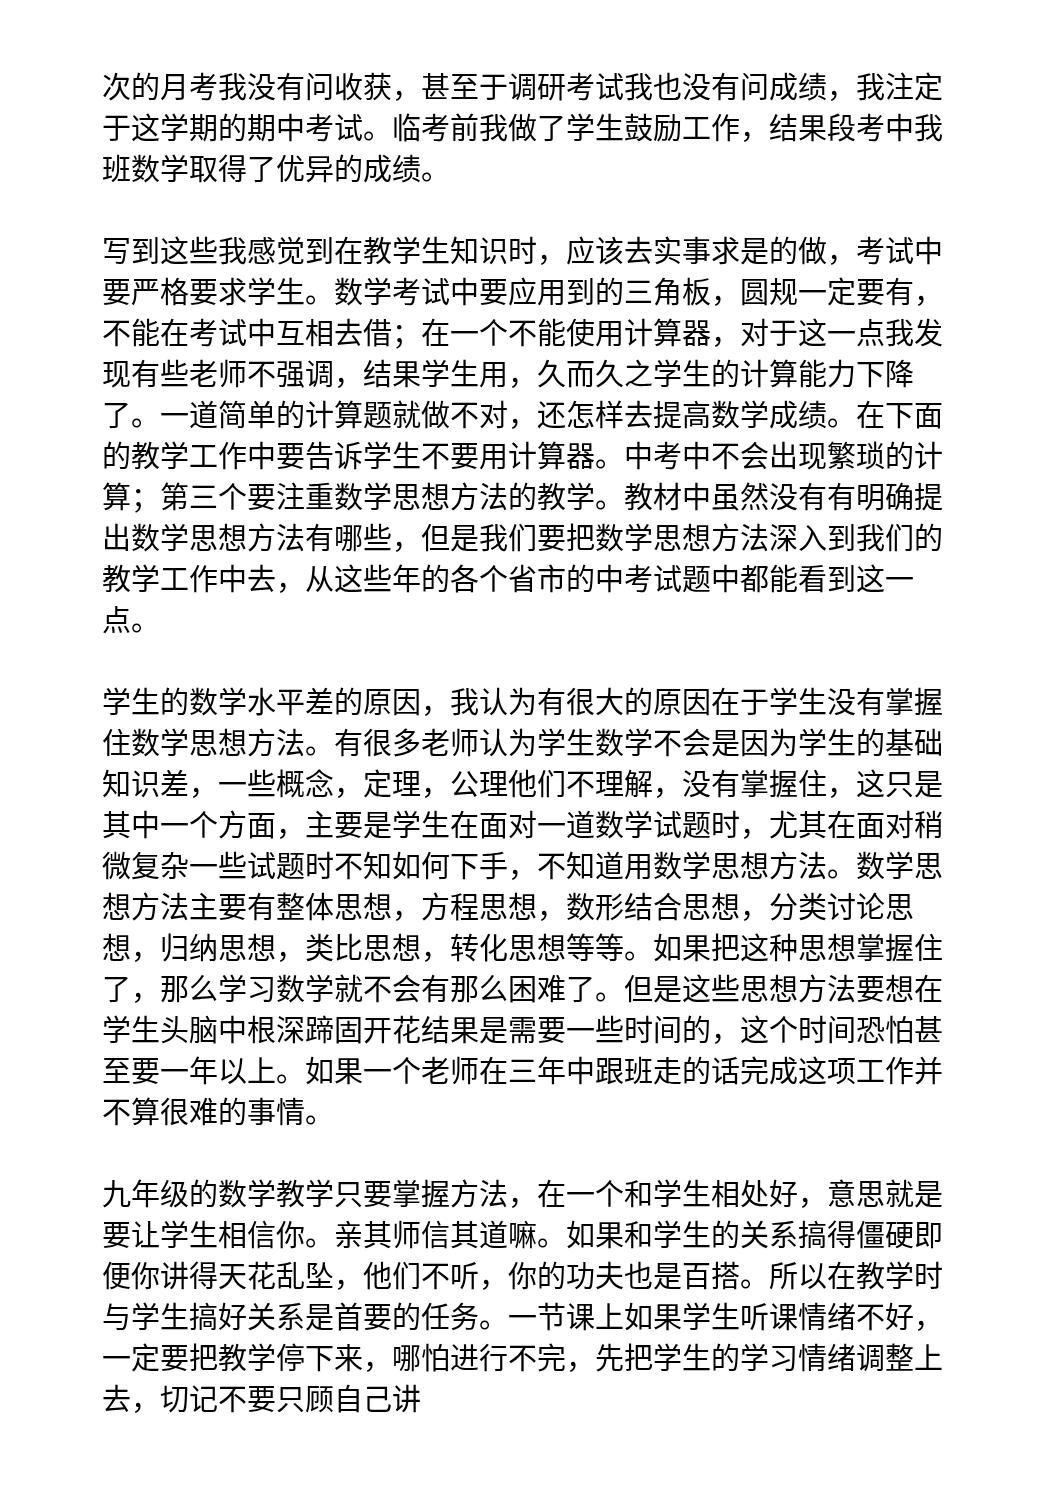次的月考我没有问收获，甚至于调研考试我也没有问成绩，我注定于这学期的期中考试。临考前我做了学生鼓励工作，结果段考中我班数学取得了优异的成绩。
写到这些我感觉到在教学生知识时，应该去实事求是的做，考试中要严格要求学生。数学考试中要应用到的三角板，圆规一定要有，不能在考试中互相去借；在一个不能使用计算器，对于这一点我发现有些老师不强调，结果学生用，久而久之学生的计算能力下降了。一道简单的计算题就做不对，还怎样去提高数学成绩。在下面的教学工作中要告诉学生不要用计算器。中考中不会出现繁琐的计算；第三个要注重数学思想方法的教学。教材中虽然没有有明确提出数学思想方法有哪些，但是我们要把数学思想方法深入到我们的教学工作中去，从这些年的各个省市的中考试题中都能看到这一点。
学生的数学水平差的原因，我认为有很大的原因在于学生没有掌握住数学思想方法。有很多老师认为学生数学不会是因为学生的基础知识差，一些概念，定理，公理他们不理解，没有掌握住，这只是其中一个方面，主要是学生在面对一道数学试题时，尤其在面对稍微复杂一些试题时不知如何下手，不知道用数学思想方法。数学思想方法主要有整体思想，方程思想，数形结合思想，分类讨论思想，归纳思想，类比思想，转化思想等等。如果把这种思想掌握住了，那么学习数学就不会有那么困难了。但是这些思想方法要想在学生头脑中根深蹄固开花结果是需要一些时间的，这个时间恐怕甚至要一年以上。如果一个老师在三年中跟班走的话完成这项工作并不算很难的事情。
九年级的数学教学只要掌握方法，在一个和学生相处好，意思就是要让学生相信你。亲其师信其道嘛。如果和学生的关系搞得僵硬即便你讲得天花乱坠，他们不听，你的功夫也是百搭。所以在教学时与学生搞好关系是首要的任务。一节课上如果学生听课情绪不好，一定要把教学停下来，哪怕进行不完，先把学生的学习情绪调整上去，切记不要只顾自己讲